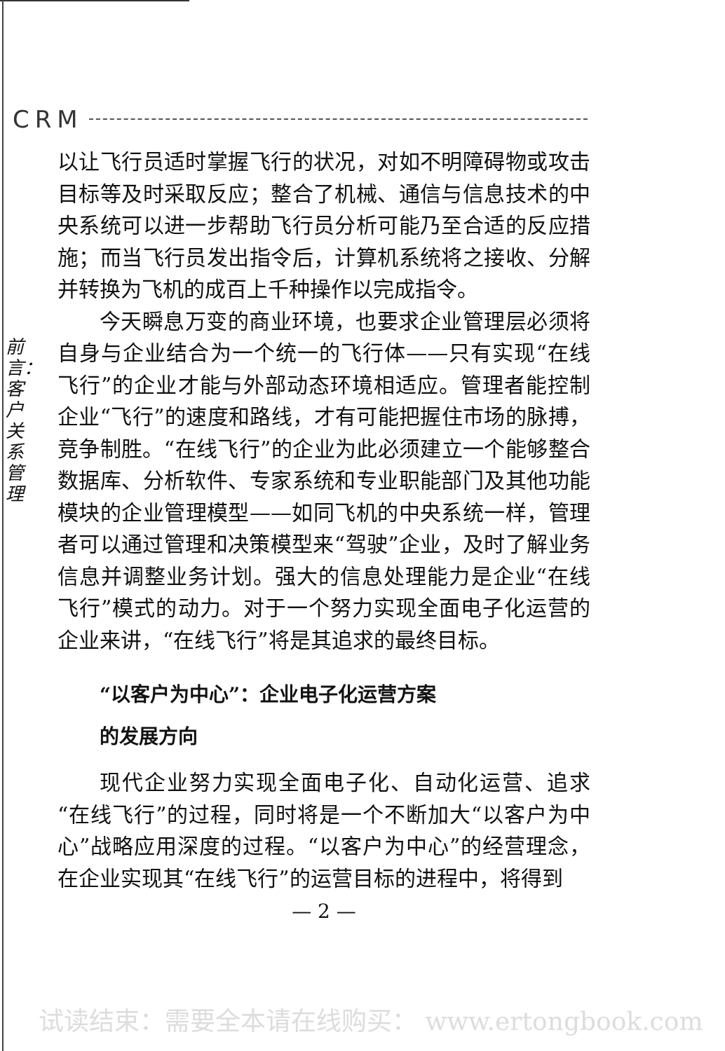CRM
前言：客户关系管理
以让飞行员适时掌握飞行的状况，对如不明障碍物或攻击目标等及时采取反应；整合了机械、通信与信息技术的中央系统可以进一步帮助飞行员分析可能乃至合适的反应措施；而当飞行员发出指令后，计算机系统将之接收、分解并转换为飞机的成百上千种操作以完成指令。
今天瞬息万变的商业环境，也要求企业管理层必须将自身与企业结合为一个统一的飞行体——只有实现“在线飞行”的企业才能与外部动态环境相适应。管理者能控制企业“飞行”的速度和路线，才有可能把握住市场的脉搏，竞争制胜。“在线飞行”的企业为此必须建立一个能够整合数据库、分析软件、专家系统和专业职能部门及其他功能模块的企业管理模型——如同飞机的中央系统一样，管理者可以通过管理和决策模型来“驾驶”企业，及时了解业务信息并调整业务计划。强大的信息处理能力是企业“在线飞行”模式的动力。对于一个努力实现全面电子化运营的企业来讲，“在线飞行”将是其追求的最终目标。
“以客户为中心”：企业电子化运营方案
的发展方向
现代企业努力实现全面电子化、自动化运营、追求“在线飞行”的过程，同时将是一个不断加大“以客户为中心”战略应用深度的过程。“以客户为中心”的经营理念，在企业实现其“在线飞行”的运营目标的进程中，将得到
— 2 —
试读结束：需要全本请在线购买： www.ertongbook.com